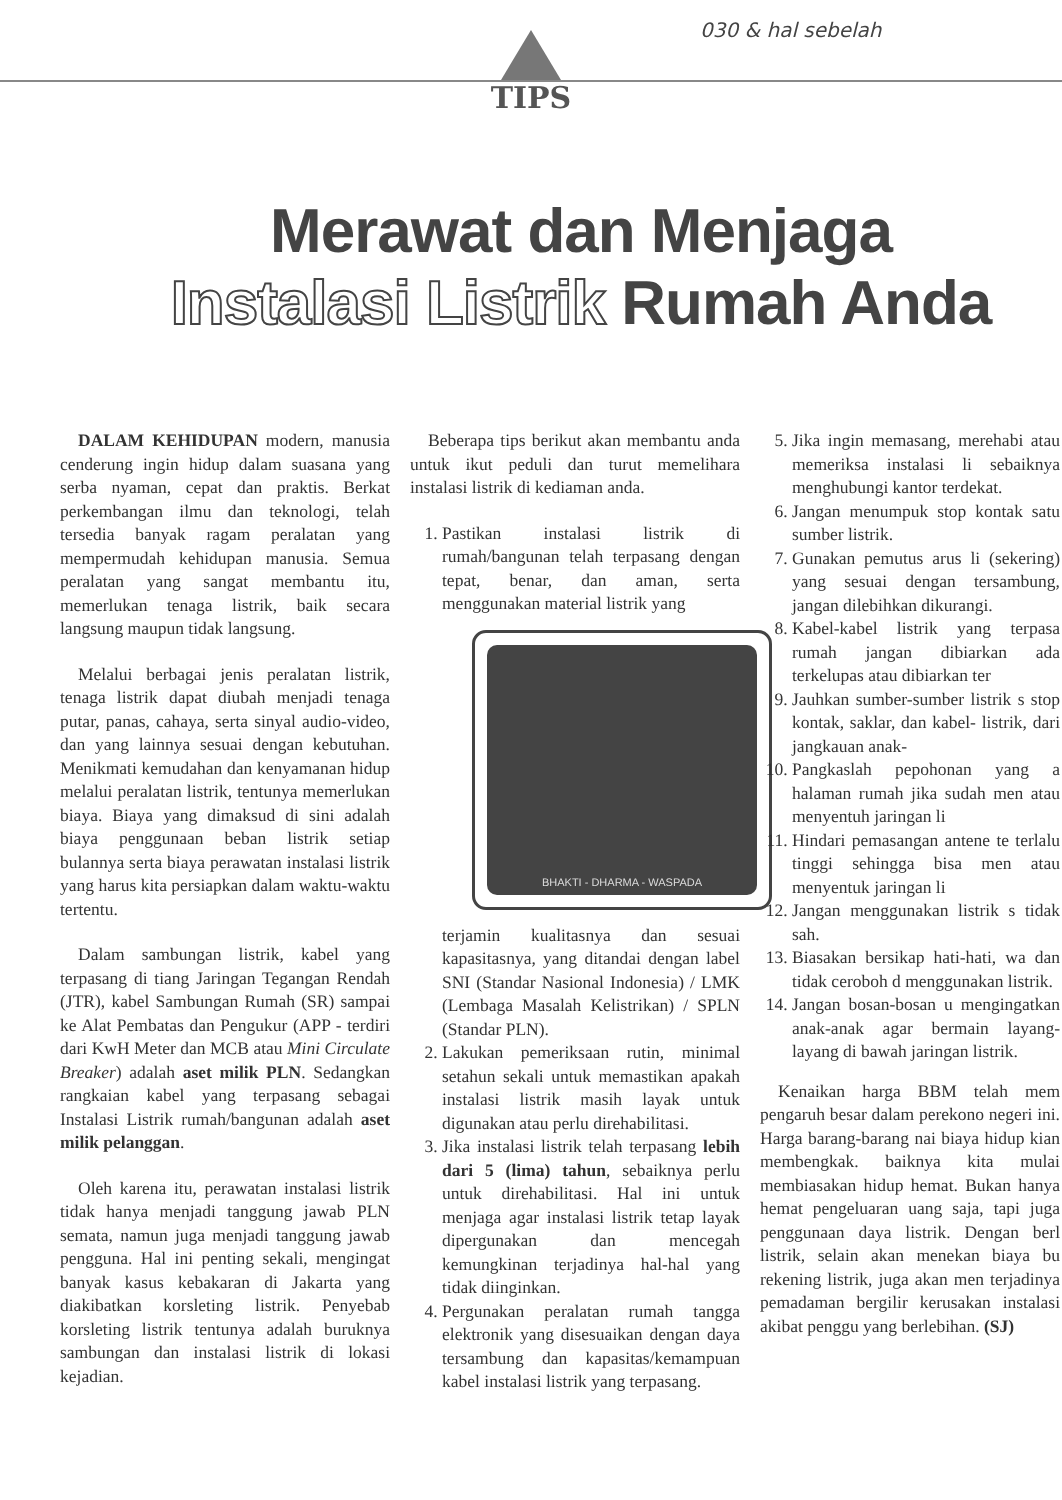030 & hal sebelah
TIPS
Merawat dan Menjaga
Instalasi Listrik Rumah Anda
DALAM KEHIDUPAN modern, manusia cenderung ingin hidup dalam suasana yang serba nyaman, cepat dan praktis. Berkat perkembangan ilmu dan teknologi, telah tersedia banyak ragam peralatan yang mempermudah kehidupan manusia. Semua peralatan yang sangat membantu itu, memerlukan tenaga listrik, baik secara langsung maupun tidak langsung.
Melalui berbagai jenis peralatan listrik, tenaga listrik dapat diubah menjadi tenaga putar, panas, cahaya, serta sinyal audio-video, dan yang lainnya sesuai dengan kebutuhan. Menikmati kemudahan dan kenyamanan hidup melalui peralatan listrik, tentunya memerlukan biaya. Biaya yang dimaksud di sini adalah biaya penggunaan beban listrik setiap bulannya serta biaya perawatan instalasi listrik yang harus kita persiapkan dalam waktu-waktu tertentu.
Dalam sambungan listrik, kabel yang terpasang di tiang Jaringan Tegangan Rendah (JTR), kabel Sambungan Rumah (SR) sampai ke Alat Pembatas dan Pengukur (APP - terdiri dari KwH Meter dan MCB atau Mini Circulate Breaker) adalah aset milik PLN. Sedangkan rangkaian kabel yang terpasang sebagai Instalasi Listrik rumah/bangunan adalah aset milik pelanggan.
Oleh karena itu, perawatan instalasi listrik tidak hanya menjadi tanggung jawab PLN semata, namun juga menjadi tanggung jawab pengguna. Hal ini penting sekali, mengingat banyak kasus kebakaran di Jakarta yang diakibatkan korsleting listrik. Penyebab korsleting listrik tentunya adalah buruknya sambungan dan instalasi listrik di lokasi kejadian.
Beberapa tips berikut akan membantu anda untuk ikut peduli dan turut memelihara instalasi listrik di kediaman anda.
1. Pastikan instalasi listrik di rumah/bangunan telah terpasang dengan tepat, benar, dan aman, serta menggunakan material listrik yang
BHAKTI - DHARMA - WASPADA
terjamin kualitasnya dan sesuai kapasitasnya, yang ditandai dengan label SNI (Standar Nasional Indonesia) / LMK (Lembaga Masalah Kelistrikan) / SPLN (Standar PLN).
2. Lakukan pemeriksaan rutin, minimal setahun sekali untuk memastikan apakah instalasi listrik masih layak untuk digunakan atau perlu direhabilitasi.
3. Jika instalasi listrik telah terpasang lebih dari 5 (lima) tahun, sebaiknya perlu untuk direhabilitasi. Hal ini untuk menjaga agar instalasi listrik tetap layak dipergunakan dan mencegah kemungkinan terjadinya hal-hal yang tidak diinginkan.
4. Pergunakan peralatan rumah tangga elektronik yang disesuaikan dengan daya tersambung dan kapasitas/kemampuan kabel instalasi listrik yang terpasang.
5. Jika ingin memasang, merehabi atau memeriksa instalasi li sebaiknya menghubungi kantor terdekat.
6. Jangan menumpuk stop kontak satu sumber listrik.
7. Gunakan pemutus arus li (sekering) yang sesuai dengan tersambung, jangan dilebihkan dikurangi.
8. Kabel-kabel listrik yang terpasa rumah jangan dibiarkan ada terkelupas atau dibiarkan ter
9. Jauhkan sumber-sumber listrik s stop kontak, saklar, dan kabel- listrik, dari jangkauan anak-
10. Pangkaslah pepohonan yang a halaman rumah jika sudah men atau menyentuh jaringan li
11. Hindari pemasangan antene te terlalu tinggi sehingga bisa men atau menyentuk jaringan li
12. Jangan menggunakan listrik s tidak sah.
13. Biasakan bersikap hati-hati, wa dan tidak ceroboh d menggunakan listrik.
14. Jangan bosan-bosan u mengingatkan anak-anak agar bermain layang-layang di bawah jaringan listrik.
Kenaikan harga BBM telah mem pengaruh besar dalam perekono negeri ini. Harga barang-barang nai biaya hidup kian membengkak. baiknya kita mulai membiasakan hidup hemat. Bukan hanya hemat pengeluaran uang saja, tapi juga penggunaan daya listrik. Dengan berl listrik, selain akan menekan biaya bu rekening listrik, juga akan men terjadinya pemadaman bergilir kerusakan instalasi akibat penggu yang berlebihan. (SJ)